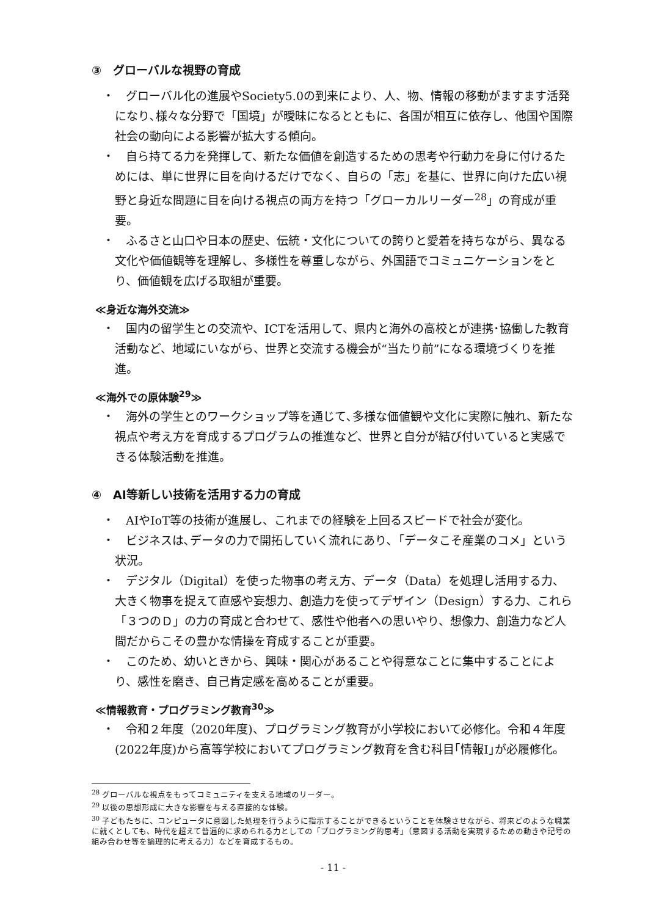③　グローバルな視野の育成
・　グローバル化の進展やSociety5.0の到来により、人、物、情報の移動がますます活発になり､様々な分野で「国境」が曖昧になるとともに、各国が相互に依存し、他国や国際社会の動向による影響が拡大する傾向。
・　自ら持てる力を発揮して、新たな価値を創造するための思考や行動力を身に付けるためには、単に世界に目を向けるだけでなく、自らの「志」を基に、世界に向けた広い視野と身近な問題に目を向ける視点の両方を持つ「グローカルリーダー<sup>28</sup>」の育成が重要。
・　ふるさと山口や日本の歴史、伝統・文化についての誇りと愛着を持ちながら、異なる文化や価値観等を理解し、多様性を尊重しながら、外国語でコミュニケーションをとり、価値観を広げる取組が重要。
≪身近な海外交流≫
・　国内の留学生との交流や、ICTを活用して、県内と海外の高校とが連携･協働した教育活動など、地域にいながら、世界と交流する機会が“当たり前”になる環境づくりを推進。
≪海外での原体験<sup>29</sup>≫
・　海外の学生とのワークショップ等を通じて､多様な価値観や文化に実際に触れ、新たな視点や考え方を育成するプログラムの推進など、世界と自分が結び付いていると実感できる体験活動を推進。
④　AI等新しい技術を活用する力の育成
・　AIやIoT等の技術が進展し、これまでの経験を上回るスピードで社会が変化。
・　ビジネスは､データの力で開拓していく流れにあり､「データこそ産業のコメ」という状況。
・　デジタル（Digital）を使った物事の考え方、データ（Data）を処理し活用する力、大きく物事を捉えて直感や妄想力、創造力を使ってデザイン（Design）する力、これら「３つのＤ」の力の育成と合わせて、感性や他者への思いやり、想像力、創造力など人間だからこその豊かな情操を育成することが重要。
・　このため、幼いときから、興味・関心があることや得意なことに集中することにより、感性を磨き、自己肯定感を高めることが重要。
≪情報教育・プログラミング教育<sup>30</sup>≫
・　令和２年度（2020年度)、プログラミング教育が小学校において必修化。令和４年度(2022年度)から高等学校においてプログラミング教育を含む科目｢情報Ⅰ｣が必履修化。
<sup>28</sup> グローバルな視点をもってコミュニティを支える地域のリーダー。
<sup>29</sup> 以後の思想形成に大きな影響を与える直接的な体験。
<sup>30</sup> 子どもたちに、コンピュータに意図した処理を行うように指示することができるということを体験させながら、将来どのような職業に就くとしても、時代を超えて普遍的に求められる力としての「プログラミング的思考」（意図する活動を実現するための動きや記号の組み合わせ等を論理的に考える力）などを育成するもの。
- 11 -